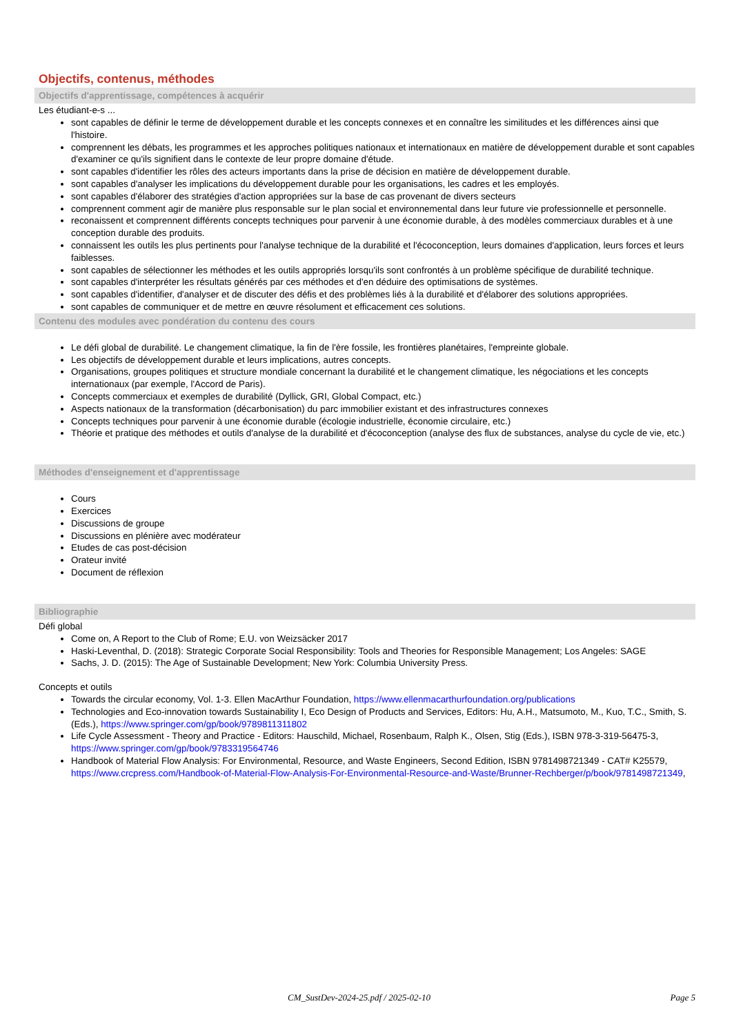Objectifs, contenus, méthodes
Objectifs d'apprentissage, compétences à acquérir
Les étudiant-e-s ...
sont capables de définir le terme de développement durable et les concepts connexes et en connaître les similitudes et les différences ainsi que l'histoire.
comprennent les débats, les programmes et les approches politiques nationaux et internationaux en matière de développement durable et sont capables d'examiner ce qu'ils signifient dans le contexte de leur propre domaine d'étude.
sont capables d'identifier les rôles des acteurs importants dans la prise de décision en matière de développement durable.
sont capables d'analyser les implications du développement durable pour les organisations, les cadres et les employés.
sont capables d'élaborer des stratégies d'action appropriées sur la base de cas provenant de divers secteurs
comprennent comment agir de manière plus responsable sur le plan social et environnemental dans leur future vie professionnelle et personnelle.
reconaissent et comprennent différents concepts techniques pour parvenir à une économie durable, à des modèles commerciaux durables et à une conception durable des produits.
connaissent les outils les plus pertinents pour l'analyse technique de la durabilité et l'écoconception, leurs domaines d'application, leurs forces et leurs faiblesses.
sont capables de sélectionner les méthodes et les outils appropriés lorsqu'ils sont confrontés à un problème spécifique de durabilité technique.
sont capables d'interpréter les résultats générés par ces méthodes et d'en déduire des optimisations de systèmes.
sont capables d'identifier, d'analyser et de discuter des défis et des problèmes liés à la durabilité et d'élaborer des solutions appropriées.
sont capables de communiquer et de mettre en œuvre résolument et efficacement ces solutions.
Contenu des modules avec pondération du contenu des cours
Le défi global de durabilité. Le changement climatique, la fin de l'ère fossile, les frontières planétaires, l'empreinte globale.
Les objectifs de développement durable et leurs implications, autres concepts.
Organisations, groupes politiques et structure mondiale concernant la durabilité et le changement climatique, les négociations et les concepts internationaux (par exemple, l'Accord de Paris).
Concepts commerciaux et exemples de durabilité (Dyllick, GRI, Global Compact, etc.)
Aspects nationaux de la transformation (décarbonisation) du parc immobilier existant et des infrastructures connexes
Concepts techniques pour parvenir à une économie durable (écologie industrielle, économie circulaire, etc.)
Théorie et pratique des méthodes et outils d'analyse de la durabilité et d'écoconception (analyse des flux de substances, analyse du cycle de vie, etc.)
Méthodes d'enseignement et d'apprentissage
Cours
Exercices
Discussions de groupe
Discussions en plénière avec modérateur
Etudes de cas post-décision
Orateur invité
Document de réflexion
Bibliographie
Défi global
Come on, A Report to the Club of Rome; E.U. von Weizsäcker 2017
Haski-Leventhal, D. (2018): Strategic Corporate Social Responsibility: Tools and Theories for Responsible Management; Los Angeles: SAGE
Sachs, J. D. (2015): The Age of Sustainable Development; New York: Columbia University Press.
Concepts et outils
Towards the circular economy, Vol. 1-3. Ellen MacArthur Foundation, https://www.ellenmacarthurfoundation.org/publications
Technologies and Eco-innovation towards Sustainability I, Eco Design of Products and Services, Editors: Hu, A.H., Matsumoto, M., Kuo, T.C., Smith, S. (Eds.), https://www.springer.com/gp/book/9789811311802
Life Cycle Assessment - Theory and Practice - Editors: Hauschild, Michael, Rosenbaum, Ralph K., Olsen, Stig (Eds.), ISBN 978-3-319-56475-3, https://www.springer.com/gp/book/9783319564746
Handbook of Material Flow Analysis: For Environmental, Resource, and Waste Engineers, Second Edition, ISBN 9781498721349 - CAT# K25579, https://www.crcpress.com/Handbook-of-Material-Flow-Analysis-For-Environmental-Resource-and-Waste/Brunner-Rechberger/p/book/9781498721349,
CM_SustDev-2024-25.pdf / 2025-02-10 Page 5